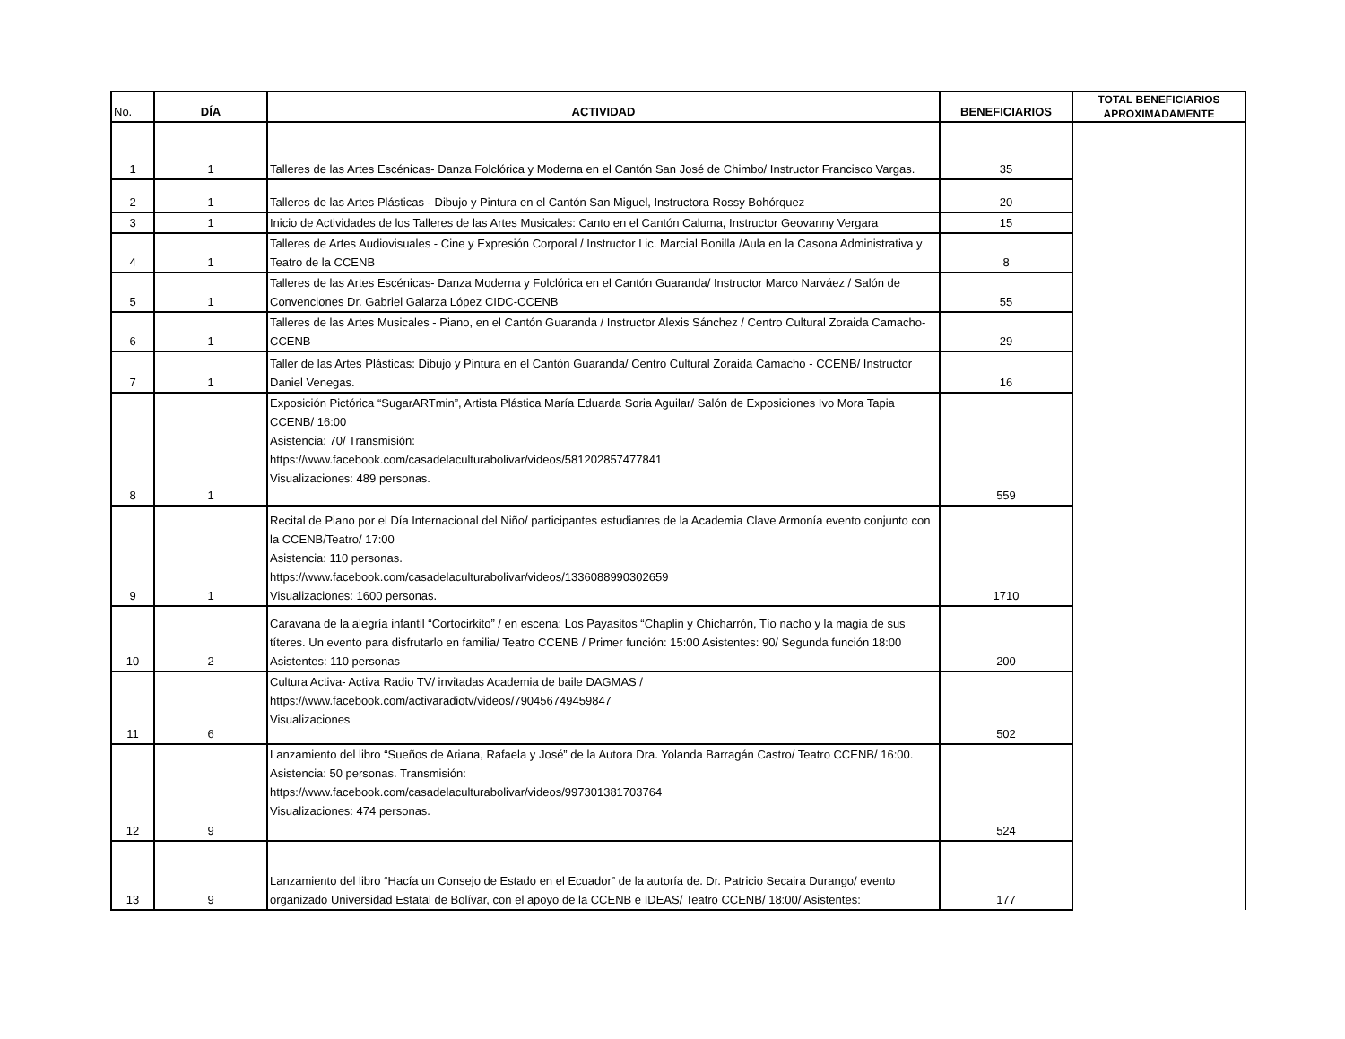| No. | DÍA | ACTIVIDAD | BENEFICIARIOS | TOTAL BENEFICIARIOS APROXIMADAMENTE |
| --- | --- | --- | --- | --- |
| 1 | 1 | Talleres de las Artes Escénicas- Danza Folclórica y Moderna en el Cantón San José de Chimbo/ Instructor Francisco Vargas. | 35 | |
| 2 | 1 | Talleres de las Artes Plásticas - Dibujo y Pintura en el Cantón San Miguel, Instructora Rossy Bohórquez | 20 | |
| 3 | 1 | Inicio de Actividades de los Talleres de las Artes Musicales: Canto en el Cantón Caluma, Instructor Geovanny Vergara | 15 | |
| 4 | 1 | Talleres de Artes Audiovisuales - Cine y Expresión Corporal / Instructor Lic. Marcial Bonilla /Aula en la Casona Administrativa y Teatro de la CCENB | 8 | |
| 5 | 1 | Talleres de las Artes Escénicas- Danza Moderna y Folclórica en el Cantón Guaranda/ Instructor Marco Narváez / Salón de Convenciones Dr. Gabriel Galarza López CIDC-CCENB | 55 | |
| 6 | 1 | Talleres de las Artes Musicales - Piano, en el Cantón Guaranda / Instructor Alexis Sánchez / Centro Cultural Zoraida Camacho- CCENB | 29 | |
| 7 | 1 | Taller de las Artes Plásticas: Dibujo y Pintura en el Cantón Guaranda/ Centro Cultural Zoraida Camacho - CCENB/ Instructor Daniel Venegas. | 16 | |
| 8 | 1 | Exposición Pictórica “SugarARTmin”, Artista Plástica María Eduarda Soria Aguilar/ Salón de Exposiciones Ivo Mora Tapia CCENB/ 16:00 Asistencia: 70/ Transmisión: https://www.facebook.com/casadelaculturabolivar/videos/581202857477841 Visualizaciones: 489 personas. | 559 | |
| 9 | 1 | Recital de Piano por el Día Internacional del Niño/ participantes estudiantes de la Academia Clave Armonía evento conjunto con la CCENB/Teatro/ 17:00 Asistencia: 110 personas. https://www.facebook.com/casadelaculturabolivar/videos/1336088990302659 Visualizaciones: 1600 personas. | 1710 | |
| 10 | 2 | Caravana de la alegría infantil “Cortocirkito” / en escena: Los Payasitos “Chaplin y Chicharrón, Tío nacho y la magia de sus títeres. Un evento para disfrutarlo en familia/ Teatro CCENB / Primer función: 15:00 Asistentes: 90/ Segunda función 18:00 Asistentes: 110 personas | 200 | |
| 11 | 6 | Cultura Activa- Activa Radio TV/ invitadas Academia de baile DAGMAS / https://www.facebook.com/activaradiotv/videos/790456749459847 Visualizaciones | 502 | |
| 12 | 9 | Lanzamiento del libro “Sueños de Ariana, Rafaela y José” de la Autora Dra. Yolanda Barragán Castro/ Teatro CCENB/ 16:00. Asistencia: 50 personas. Transmisión: https://www.facebook.com/casadelaculturabolivar/videos/997301381703764 Visualizaciones: 474 personas. | 524 | |
| 13 | 9 | Lanzamiento del libro “Hacía un Consejo de Estado en el Ecuador” de la autoría de. Dr. Patricio Secaira Durango/ evento organizado Universidad Estatal de Bolívar, con el apoyo de la CCENB e IDEAS/ Teatro CCENB/ 18:00/ Asistentes: | 177 | |